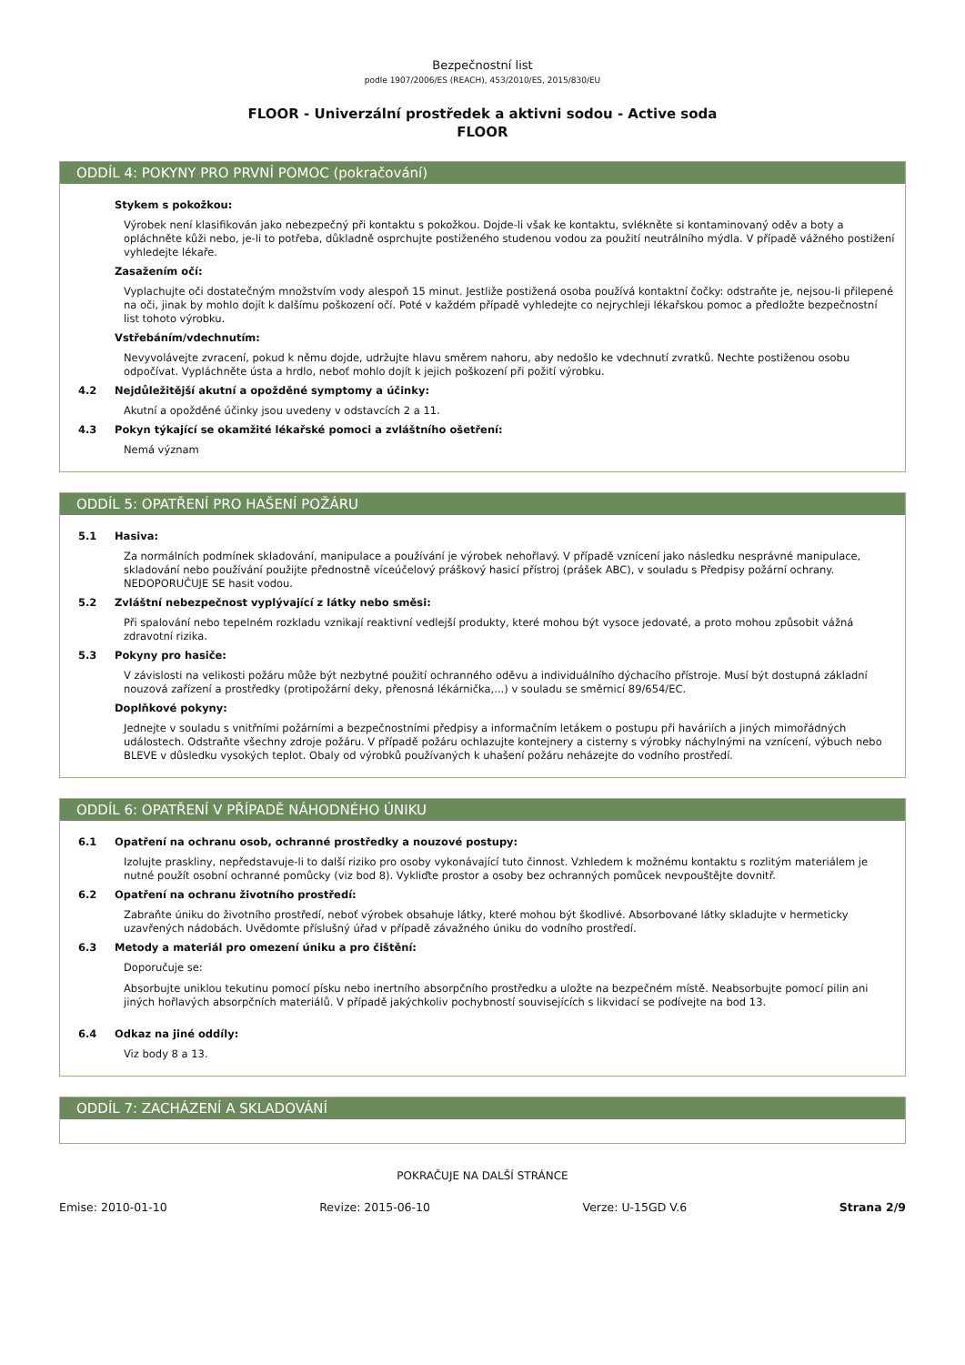Bezpečnostní list
podle 1907/2006/ES (REACH), 453/2010/ES, 2015/830/EU
FLOOR - Univerzální prostředek a aktivni sodou - Active soda
FLOOR
ODDÍL 4: POKYNY PRO PRVNÍ POMOC (pokračování)
Stykem s pokožkou:
Výrobek není klasifikován jako nebezpečný při kontaktu s pokožkou. Dojde-li však ke kontaktu, svlékněte si kontaminovaný oděv a boty a opláchněte kůži nebo, je-li to potřeba, důkladně osprchujte postiženého studenou vodou za použití neutrálního mýdla. V případě vážného postižení vyhledejte lékaře.
Zasažením očí:
Vyplachujte oči dostatečným množstvím vody alespoň 15 minut. Jestliže postižená osoba používá kontaktní čočky: odstraňte je, nejsou-li přilepené na oči, jinak by mohlo dojít k dalšímu poškození očí. Poté v každém případě vyhledejte co nejrychleji lékařskou pomoc a předložte bezpečnostní list tohoto výrobku.
Vstřebáním/vdechnutím:
Nevyvolávejte zvracení, pokud k němu dojde, udržujte hlavu směrem nahoru, aby nedošlo ke vdechnutí zvratků. Nechte postiženou osobu odpočívat. Vypláchněte ústa a hrdlo, neboť mohlo dojít k jejich poškození při požití výrobku.
4.2 Nejdůležitější akutní a opožděné symptomy a účinky:
Akutní a opožděné účinky jsou uvedeny v odstavcích 2 a 11.
4.3 Pokyn týkající se okamžité lékařské pomoci a zvláštního ošetření:
Nemá význam
ODDÍL 5: OPATŘENÍ PRO HAŠENÍ POŽÁRU
5.1 Hasiva:
Za normálních podmínek skladování, manipulace a používání je výrobek nehořlavý. V případě vznícení jako následku nesprávné manipulace, skladování nebo používání použijte přednostně víceúčelový práškový hasicí přístroj (prášek ABC), v souladu s Předpisy požární ochrany. NEDOPORUČUJE SE hasit vodou.
5.2 Zvláštní nebezpečnost vyplývající z látky nebo směsi:
Při spalování nebo tepelném rozkladu vznikají reaktivní vedlejší produkty, které mohou být vysoce jedovaté, a proto mohou způsobit vážná zdravotní rizika.
5.3 Pokyny pro hasiče:
V závislosti na velikosti požáru může být nezbytné použití ochranného oděvu a individuálního dýchacího přístroje. Musí být dostupná základní nouzová zařízení a prostředky (protipožární deky, přenosná lékárnička,...) v souladu se směrnicí 89/654/EC.
Doplňkové pokyny:
Jednejte v souladu s vnitřními požárními a bezpečnostními předpisy a informačním letákem o postupu při haváriích a jiných mimořádných událostech. Odstraňte všechny zdroje požáru. V případě požáru ochlazujte kontejnery a cisterny s výrobky náchylnými na vznícení, výbuch nebo BLEVE v důsledku vysokých teplot. Obaly od výrobků používaných k uhašení požáru neházejte do vodního prostředí.
ODDÍL 6: OPATŘENÍ V PŘÍPADĚ NÁHODNÉHO ÚNIKU
6.1 Opatření na ochranu osob, ochranné prostředky a nouzové postupy:
Izolujte praskliny, nepředstavuje-li to další riziko pro osoby vykonávající tuto činnost. Vzhledem k možnému kontaktu s rozlitým materiálem je nutné použít osobní ochranné pomůcky (viz bod 8). Vykliďte prostor a osoby bez ochranných pomůcek nevpouštějte dovnitř.
6.2 Opatření na ochranu životního prostředí:
Zabraňte úniku do životního prostředí, neboť výrobek obsahuje látky, které mohou být škodlivé. Absorbované látky skladujte v hermeticky uzavřených nádobách. Uvědomte příslušný úřad v případě závažného úniku do vodního prostředí.
6.3 Metody a materiál pro omezení úniku a pro čištění:
Doporučuje se:
Absorbujte uniklou tekutinu pomocí písku nebo inertního absorpčního prostředku a uložte na bezpečném místě. Neabsorbujte pomocí pilin ani jiných hořlavých absorpčních materiálů. V případě jakýchkoliv pochybností souvisejících s likvidací se podívejte na bod 13.
6.4 Odkaz na jiné oddíly:
Viz body 8 a 13.
ODDÍL 7: ZACHÁZENÍ A SKLADOVÁNÍ
POKRAČUJE NA DALŠÍ STRÁNCE
Emise: 2010-01-10 Revize: 2015-06-10 Verze: U-15GD V.6 Strana 2/9